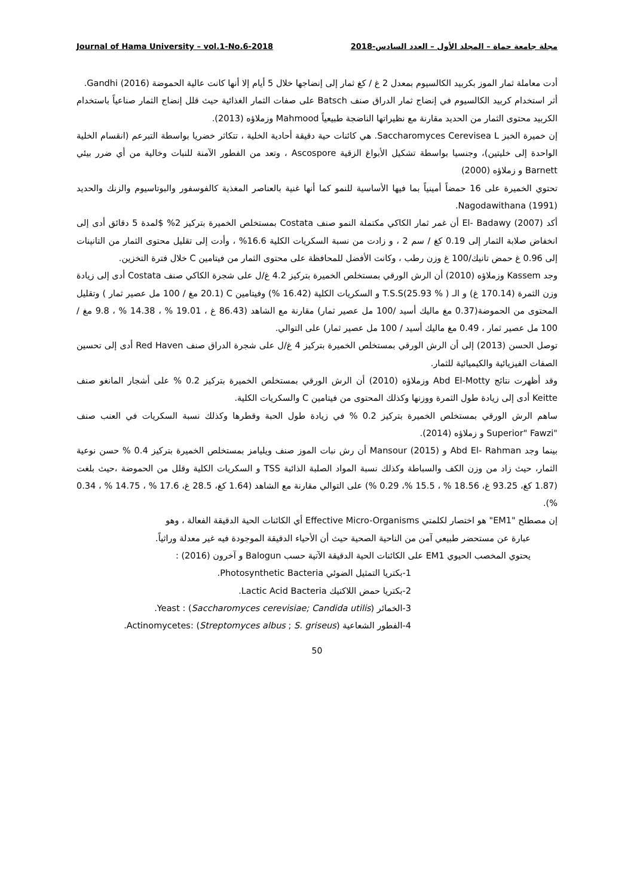Journal of Hama University – vol.1-No.6-2018 مجلة جامعة حماة – المجلد الأول – العدد السادس-2018
أدت معاملة ثمار الموز بكربيد الكالسيوم بمعدل 2 غ / كغ ثمار إلى إنضاجها خلال 5 أيام إلا أنها كانت عالية الحموضة Gandhi (2016).
أثر استخدام كربيد الكالسيوم في إنضاج ثمار الدراق صنف Batsch على صفات الثمار الغذائية حيث قلل إنضاج الثمار صناعياً باستخدام الكربيد محتوى الثمار من الحديد مقارنة مع نظيراتها الناضجة طبيعياً Mahmood وزملاؤه (2013).
إن خميرة الخبز Saccharomyces Cerevisea L. هي كائنات حية دقيقة أحادية الخلية ، تتكاثر خضريا بواسطة التبرعم (انقسام الخلية الواحدة إلى خليتين)، وجنسيا بواسطة تشكيل الأبواغ الزقية Ascospore ، وتعد من الفطور الآمنة للنبات وخالية من أي ضرر بيئي Barnett و زملاؤه (2000)
تحتوي الخميرة على 16 حمضاً أمينياً بما فيها الأساسية للنمو كما أنها غنية بالعناصر المغذية كالفوسفور والبوتاسيوم والزنك والحديد Nagodawithana (1991).
أكد El- Badawy (2007) أن غمر ثمار الكاكي مكتملة النمو صنف Costata بمستخلص الخميرة بتركيز 2% $لمدة 5 دقائق أدى إلى انخفاض صلابة الثمار إلى 0.19 كغ / سم 2 ، و زادت من نسبة السكريات الكلية 16.6% ، وأدت إلى تقليل محتوى الثمار من التانينات إلى 0.96 غ حمض تانيك/100 غ وزن رطب ، وكانت الأفضل للمحافظة على محتوى الثمار من فيتامين C خلال فترة التخزين.
وجد Kassem وزملاؤه (2010) أن الرش الورقي بمستخلص الخميرة بتركيز 4.2 غ/ل على شجرة الكاكي صنف Costata أدى إلى زيادة وزن الثمرة (170.14 غ) و الـ T.S.S(25.93 % ) و السكريات الكلية (16.42 %) وفيتامين C (20.1 مغ / 100 مل عصير ثمار ) وتقليل المحتوى من الحموضة(0.37 مغ ماليك أسيد /100 مل عصير ثمار) مقارنة مع الشاهد (86.43 غ ، 19.01 % ، 14.38 % ، 9.8 مغ / 100 مل عصير ثمار ، 0.49 مغ ماليك أسيد / 100 مل عصير ثمار) على التوالي.
توصل الحسن (2013) إلى أن الرش الورقي بمستخلص الخميرة بتركيز 4 غ/ل على شجرة الدراق صنف Red Haven أدى إلى تحسين الصفات الفيزيائية والكيميائية للثمار.
وقد أظهرت نتائج Abd El-Motty وزملاؤه (2010) أن الرش الورقي بمستخلص الخميرة بتركيز 0.2 % على أشجار المانغو صنف Keitte أدى إلى زيادة طول الثمرة ووزنها وكذلك المحتوى من فيتامين C والسكريات الكلية.
ساهم الرش الورقي بمستخلص الخميرة بتركيز 0.2 % في زيادة طول الحبة وقطرها وكذلك نسبة السكريات في العنب صنف "Superior" Fawzi و زملاؤه (2014).
بينما وجد Abd El- Rahman و Mansour (2015) أن رش نبات الموز صنف ويليامز بمستخلص الخميرة بتركيز 0.4 % حسن نوعية الثمار، حيث زاد من وزن الكف والسباطة وكذلك نسبة المواد الصلبة الذائبة TSS و السكريات الكلية وقلل من الحموضة ،حيث بلغت (1.87 كغ، 93.25 غ، 18.56 % ، 15.5 %، 0.29 %) على التوالي مقارنة مع الشاهد (1.64 كغ، 28.5 غ، 17.6 % ، 14.75 % ، 0.34 %).
إن مصطلح "EM1" هو اختصار لكلمتي Effective Micro-Organisms أي الكائنات الحية الدقيقة الفعالة ، وهو
عبارة عن مستحضر طبيعي آمن من الناحية الصحية حيث أن الأحياء الدقيقة الموجودة فيه غير معدلة وراثياً.
يحتوي المخصب الحيوي EM1 على الكائنات الحية الدقيقة الآتية حسب Balogun و آخرون (2016) :
1-بكتريا التمثيل الضوئي Photosynthetic Bacteria.
2-بكتريا حمض اللاكتيك Lactic Acid Bacteria.
3-الخمائر Yeast : (Saccharomyces cerevisiae; Candida utilis).
4-الفطور الشعاعية Actinomycetes: (Streptomyces albus ; S. griseus).
50